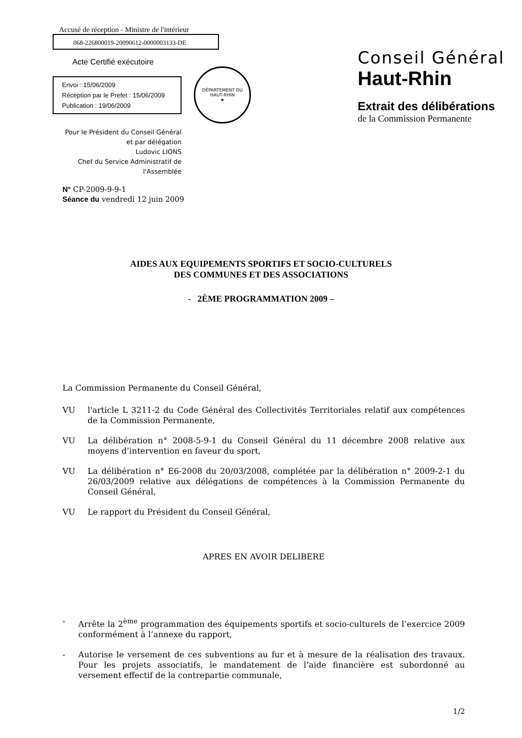Accusé de réception - Ministre de l'intérieur
068-226800019-20090612-0000003133-DE
Acte Certifié exécutoire
Envoi : 15/06/2009
Réception par le Prefet : 15/06/2009
Publication : 19/06/2009
DÉPARTEMENT DU HAUT-RHIN
★
Pour le Président du Conseil Général
et par délégation
Ludovic LIONS
Chef du Service Administratif de
l'Assemblée
N° CP-2009-9-9-1
Séance du vendredi 12 juin 2009
Conseil Général
Haut-Rhin
Extrait des délibérations
de la Commission Permanente
AIDES AUX EQUIPEMENTS SPORTIFS ET SOCIO-CULTURELS
DES COMMUNES ET DES ASSOCIATIONS
- 2ÈME PROGRAMMATION 2009 –
La Commission Permanente du Conseil Général,
VU l'article L 3211-2 du Code Général des Collectivités Territoriales relatif aux compétences de la Commission Permanente,
VU La délibération n° 2008-5-9-1 du Conseil Général du 11 décembre 2008 relative aux moyens d’intervention en faveur du sport,
VU La délibération n° E6-2008 du 20/03/2008, complétée par la délibération n° 2009-2-1 du 26/03/2009 relative aux délégations de compétences à la Commission Permanente du Conseil Général,
VU Le rapport du Président du Conseil Général,
APRES EN AVOIR DELIBERE
- Arrête la 2<sup>ème</sup> programmation des équipements sportifs et socio-culturels de l’exercice 2009 conformément à l’annexe du rapport,
- Autorise le versement de ces subventions au fur et à mesure de la réalisation des travaux. Pour les projets associatifs, le mandatement de l’aide financière est subordonné au versement effectif de la contrepartie communale,
1/2